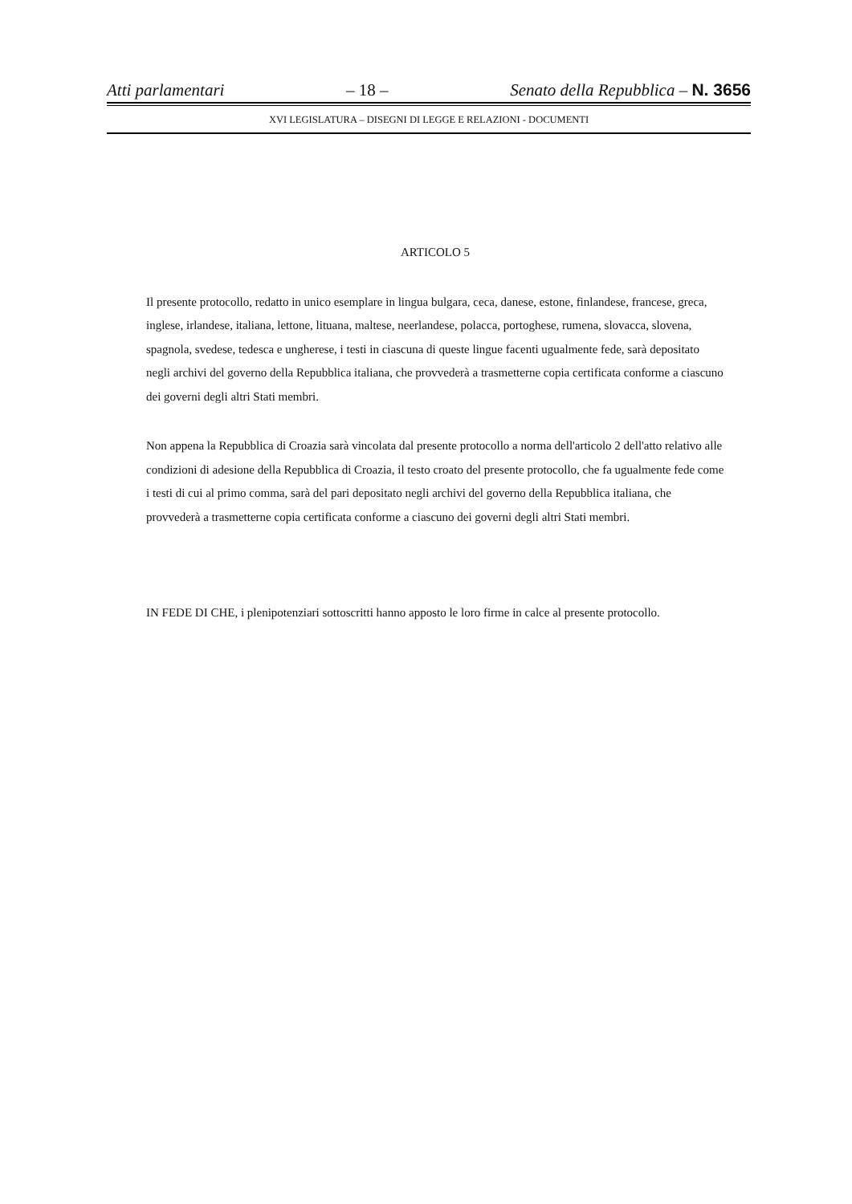Atti parlamentari – 18 – Senato della Repubblica – N. 3656
XVI LEGISLATURA – DISEGNI DI LEGGE E RELAZIONI - DOCUMENTI
ARTICOLO 5
Il presente protocollo, redatto in unico esemplare in lingua bulgara, ceca, danese, estone, finlandese, francese, greca, inglese, irlandese, italiana, lettone, lituana, maltese, neerlandese, polacca, portoghese, rumena, slovacca, slovena, spagnola, svedese, tedesca e ungherese, i testi in ciascuna di queste lingue facenti ugualmente fede, sarà depositato negli archivi del governo della Repubblica italiana, che provvederà a trasmetterne copia certificata conforme a ciascuno dei governi degli altri Stati membri.
Non appena la Repubblica di Croazia sarà vincolata dal presente protocollo a norma dell'articolo 2 dell'atto relativo alle condizioni di adesione della Repubblica di Croazia, il testo croato del presente protocollo, che fa ugualmente fede come i testi di cui al primo comma, sarà del pari depositato negli archivi del governo della Repubblica italiana, che provvederà a trasmetterne copia certificata conforme a ciascuno dei governi degli altri Stati membri.
IN FEDE DI CHE, i plenipotenziari sottoscritti hanno apposto le loro firme in calce al presente protocollo.